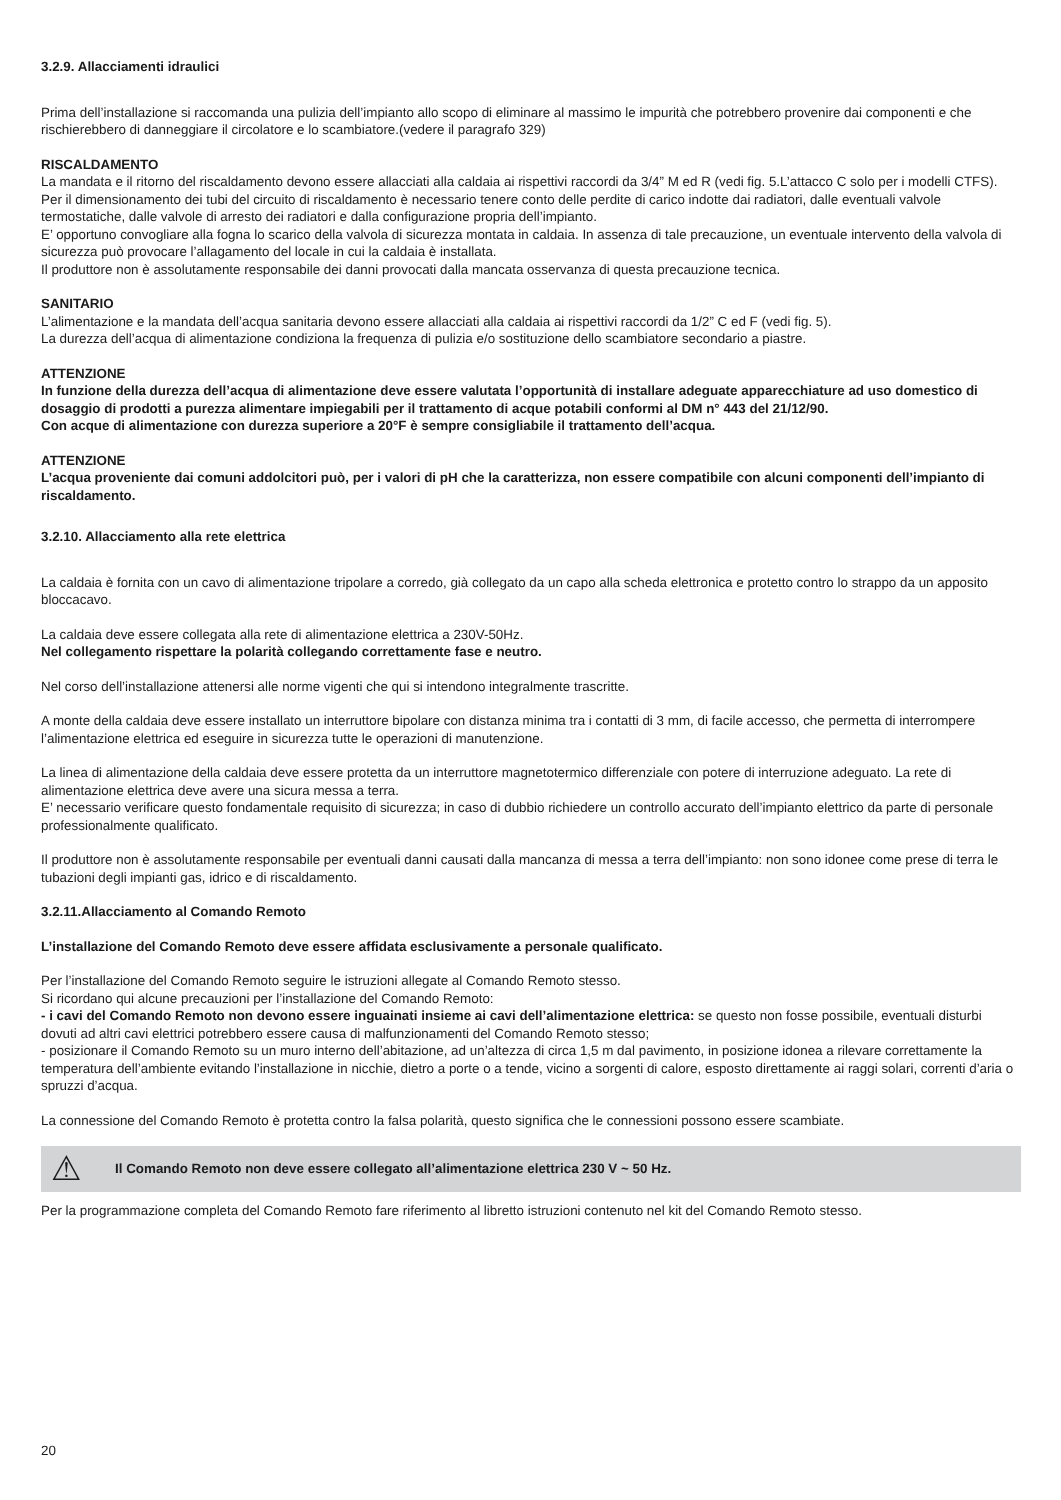3.2.9. Allacciamenti idraulici
Prima dell’installazione si raccomanda una pulizia dell’impianto allo scopo di eliminare al massimo le impurità che potrebbero provenire dai componenti e che rischierebbero di danneggiare il circolatore e lo scambiatore.(vedere il paragrafo 329)
RISCALDAMENTO
La mandata e il ritorno del riscaldamento devono essere allacciati alla caldaia ai rispettivi raccordi da 3/4” M ed R (vedi fig. 5.L’attacco C solo per i modelli CTFS).
Per il dimensionamento dei tubi del circuito di riscaldamento è necessario tenere conto delle perdite di carico indotte dai radiatori, dalle eventuali valvole termostatiche, dalle valvole di arresto dei radiatori e dalla configurazione propria dell’impianto.
E’ opportuno convogliare alla fogna lo scarico della valvola di sicurezza montata in caldaia. In assenza di tale precauzione, un eventuale intervento della valvola di sicurezza può provocare l’allagamento del locale in cui la caldaia è installata.
Il produttore non è assolutamente responsabile dei danni provocati dalla mancata osservanza di questa precauzione tecnica.
SANITARIO
L’alimentazione e la mandata dell’acqua sanitaria devono essere allacciati alla caldaia ai rispettivi raccordi da 1/2” C ed F (vedi fig. 5).
La durezza dell’acqua di alimentazione condiziona la frequenza di pulizia e/o sostituzione dello scambiatore secondario a piastre.
ATTENZIONE
In funzione della durezza dell’acqua di alimentazione deve essere valutata l’opportunità di installare adeguate apparecchiature ad uso domestico di dosaggio di prodotti a purezza alimentare impiegabili per il trattamento di acque potabili conformi al DM n° 443 del 21/12/90.
Con acque di alimentazione con durezza superiore a 20°F è sempre consigliabile il trattamento dell’acqua.
ATTENZIONE
L’acqua proveniente dai comuni addolcitori può, per i valori di pH che la caratterizza, non essere compatibile con alcuni componenti dell’impianto di riscaldamento.
3.2.10. Allacciamento alla rete elettrica
La caldaia è fornita con un cavo di alimentazione tripolare a corredo, già collegato da un capo alla scheda elettronica e protetto contro lo strappo da un apposito bloccacavo.
La caldaia deve essere collegata alla rete di alimentazione elettrica a 230V-50Hz.
Nel collegamento rispettare la polarità collegando correttamente fase e neutro.
Nel corso dell’installazione attenersi alle norme vigenti che qui si intendono integralmente trascritte.
A monte della caldaia deve essere installato un interruttore bipolare con distanza minima tra i contatti di 3 mm, di facile accesso, che permetta di interrompere l’alimentazione elettrica ed eseguire in sicurezza tutte le operazioni di manutenzione.
La linea di alimentazione della caldaia deve essere protetta da un interruttore magnetotermico differenziale con potere di interruzione adeguato. La rete di alimentazione elettrica deve avere una sicura messa a terra.
E’ necessario verificare questo fondamentale requisito di sicurezza; in caso di dubbio richiedere un controllo accurato dell’impianto elettrico da parte di personale professionalmente qualificato.
Il produttore non è assolutamente responsabile per eventuali danni causati dalla mancanza di messa a terra dell’impianto: non sono idonee come prese di terra le tubazioni degli impianti gas, idrico e di riscaldamento.
3.2.11.Allacciamento al Comando Remoto
L’installazione del Comando Remoto deve essere affidata esclusivamente a personale qualificato.
Per l’installazione del Comando Remoto seguire le istruzioni allegate al Comando Remoto stesso.
Si ricordano qui alcune precauzioni per l’installazione del Comando Remoto:
- i cavi del Comando Remoto non devono essere inguainati insieme ai cavi dell’alimentazione elettrica: se questo non fosse possibile, eventuali disturbi dovuti ad altri cavi elettrici potrebbero essere causa di malfunzionamenti del Comando Remoto stesso;
- posizionare il Comando Remoto su un muro interno dell’abitazione, ad un’altezza di circa 1,5 m dal pavimento, in posizione idonea a rilevare correttamente la temperatura dell’ambiente evitando l’installazione in nicchie, dietro a porte o a tende, vicino a sorgenti di calore, esposto direttamente ai raggi solari, correnti d’aria o spruzzi d’acqua.
La connessione del Comando Remoto è protetta contro la falsa polarità, questo significa che le connessioni possono essere scambiate.
⚠
Il Comando Remoto non deve essere collegato all’alimentazione elettrica 230 V ~ 50 Hz.
Per la programmazione completa del Comando Remoto fare riferimento al libretto istruzioni contenuto nel kit del Comando Remoto stesso.
20